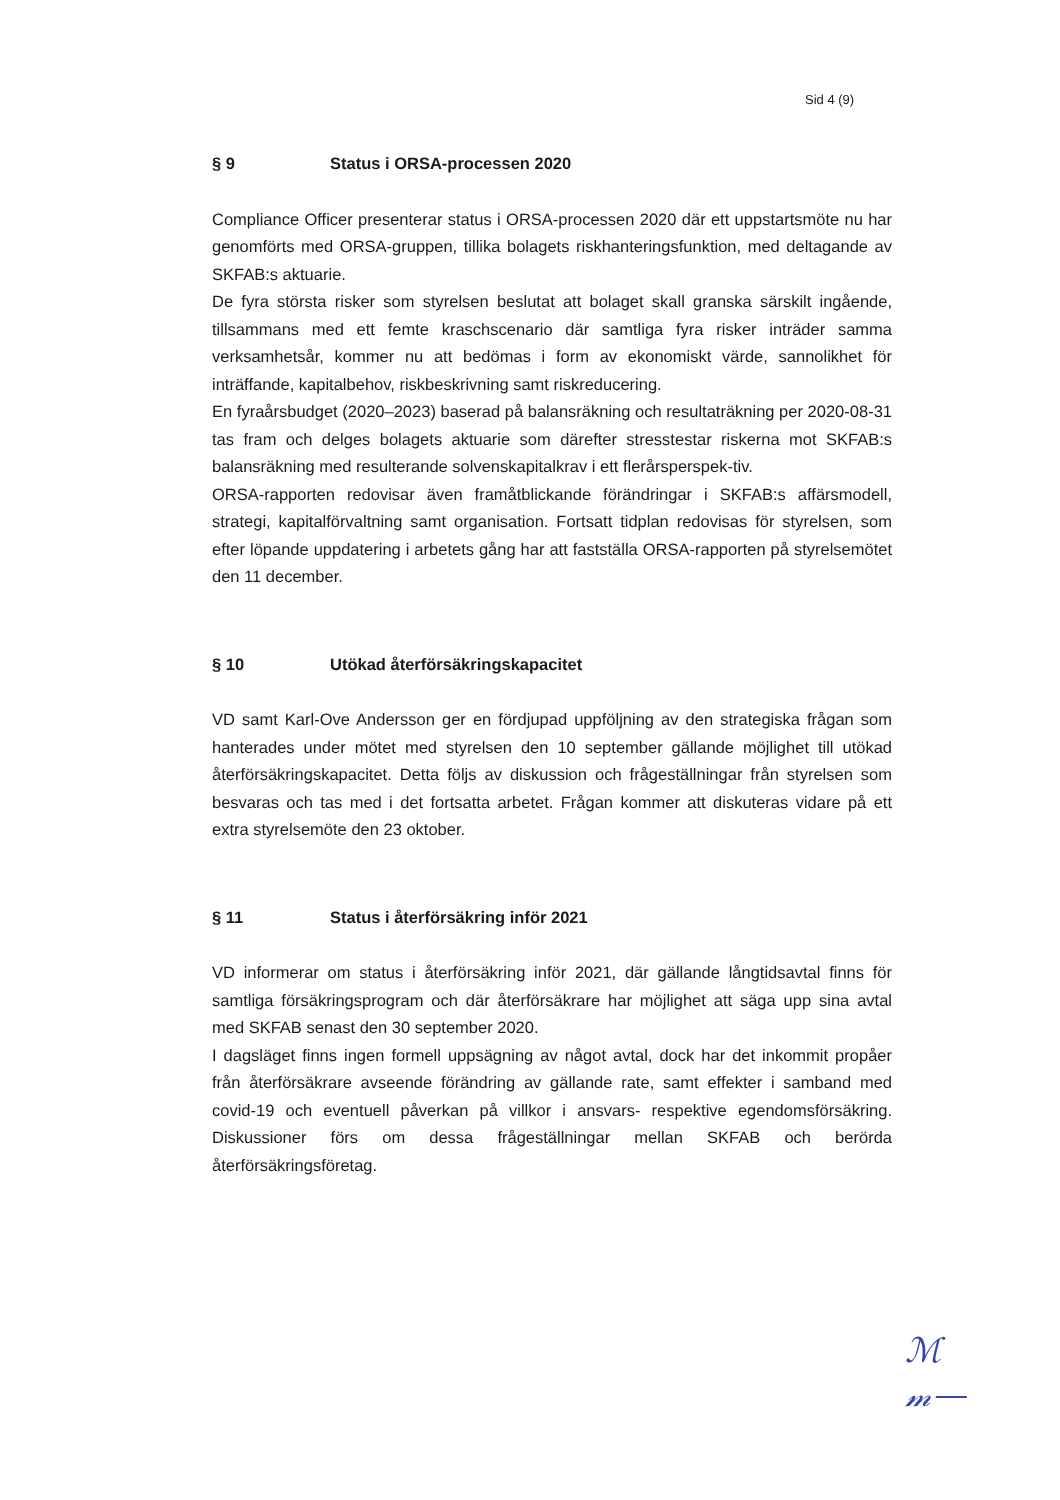Sid 4 (9)
§ 9 Status i ORSA-processen 2020
Compliance Officer presenterar status i ORSA-processen 2020 där ett uppstartsmöte nu har genomförts med ORSA-gruppen, tillika bolagets riskhanteringsfunktion, med deltagande av SKFAB:s aktuarie.
De fyra största risker som styrelsen beslutat att bolaget skall granska särskilt ingående, tillsammans med ett femte kraschscenario där samtliga fyra risker inträder samma verksamhetsår, kommer nu att bedömas i form av ekonomiskt värde, sannolikhet för inträffande, kapitalbehov, riskbeskrivning samt riskreducering.
En fyraårsbudget (2020–2023) baserad på balansräkning och resultaträkning per 2020-08-31 tas fram och delges bolagets aktuarie som därefter stresstestar riskerna mot SKFAB:s balansräkning med resulterande solvenskapitalkrav i ett flerårsperspek-tiv.
ORSA-rapporten redovisar även framåtblickande förändringar i SKFAB:s affärsmodell, strategi, kapitalförvaltning samt organisation. Fortsatt tidplan redovisas för styrelsen, som efter löpande uppdatering i arbetets gång har att fastställa ORSA-rapporten på styrelsemötet den 11 december.
§ 10 Utökad återförsäkringskapacitet
VD samt Karl-Ove Andersson ger en fördjupad uppföljning av den strategiska frågan som hanterades under mötet med styrelsen den 10 september gällande möjlighet till utökad återförsäkringskapacitet. Detta följs av diskussion och frågeställningar från styrelsen som besvaras och tas med i det fortsatta arbetet. Frågan kommer att diskuteras vidare på ett extra styrelsemöte den 23 oktober.
§ 11 Status i återförsäkring inför 2021
VD informerar om status i återförsäkring inför 2021, där gällande långtidsavtal finns för samtliga försäkringsprogram och där återförsäkrare har möjlighet att säga upp sina avtal med SKFAB senast den 30 september 2020.
I dagsläget finns ingen formell uppsägning av något avtal, dock har det inkommit propåer från återförsäkrare avseende förändring av gällande rate, samt effekter i samband med covid-19 och eventuell påverkan på villkor i ansvars- respektive egendomsförsäkring. Diskussioner förs om dessa frågeställningar mellan SKFAB och berörda återförsäkringsföretag.
ℳ
𝓂—